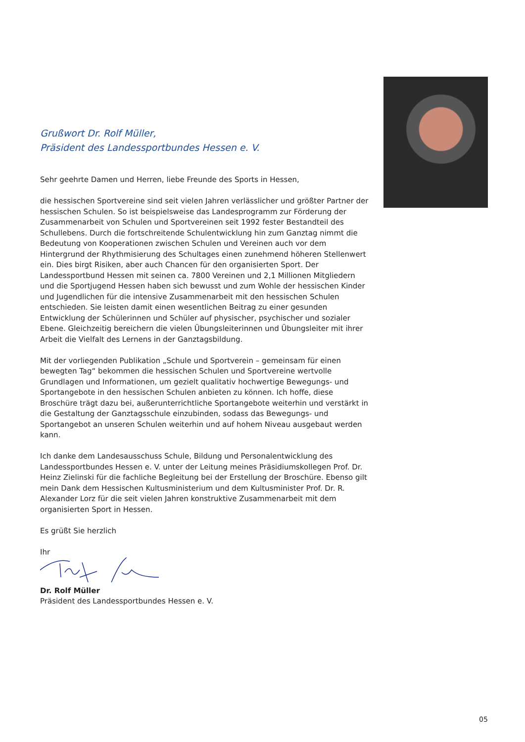Grußwort Dr. Rolf Müller,
Präsident des Landessportbundes Hessen e. V.
Sehr geehrte Damen und Herren, liebe Freunde des Sports in Hessen,
die hessischen Sportvereine sind seit vielen Jahren verlässlicher und größter Partner der hessischen Schulen. So ist beispielsweise das Landesprogramm zur Förderung der Zusammenarbeit von Schulen und Sportvereinen seit 1992 fester Bestandteil des Schullebens. Durch die fortschreitende Schulentwicklung hin zum Ganztag nimmt die Bedeutung von Kooperationen zwischen Schulen und Vereinen auch vor dem Hintergrund der Rhythmisierung des Schultages einen zunehmend höheren Stellenwert ein. Dies birgt Risiken, aber auch Chancen für den organisierten Sport. Der Landessportbund Hessen mit seinen ca. 7800 Vereinen und 2,1 Millionen Mitgliedern und die Sportjugend Hessen haben sich bewusst und zum Wohle der hessischen Kinder und Jugendlichen für die intensive Zusammenarbeit mit den hessischen Schulen entschieden. Sie leisten damit einen wesentlichen Beitrag zu einer gesunden Entwicklung der Schülerinnen und Schüler auf physischer, psychischer und sozialer Ebene. Gleichzeitig bereichern die vielen Übungsleiterinnen und Übungsleiter mit ihrer Arbeit die Vielfalt des Lernens in der Ganztagsbildung.
Mit der vorliegenden Publikation „Schule und Sportverein – gemeinsam für einen bewegten Tag“ bekommen die hessischen Schulen und Sportvereine wertvolle Grundlagen und Informationen, um gezielt qualitativ hochwertige Bewegungs- und Sportangebote in den hessischen Schulen anbieten zu können. Ich hoffe, diese Broschüre trägt dazu bei, außerunterrichtliche Sportangebote weiterhin und verstärkt in die Gestaltung der Ganztagsschule einzubinden, sodass das Bewegungs- und Sportangebot an unseren Schulen weiterhin und auf hohem Niveau ausgebaut werden kann.
Ich danke dem Landesausschuss Schule, Bildung und Personalentwicklung des Landessportbundes Hessen e. V. unter der Leitung meines Präsidiumskollegen Prof. Dr. Heinz Zielinski für die fachliche Begleitung bei der Erstellung der Broschüre. Ebenso gilt mein Dank dem Hessischen Kultusministerium und dem Kultusminister Prof. Dr. R. Alexander Lorz für die seit vielen Jahren konstruktive Zusammenarbeit mit dem organisierten Sport in Hessen.
Es grüßt Sie herzlich
Ihr
Dr. Rolf Müller
Präsident des Landessportbundes Hessen e. V.
05